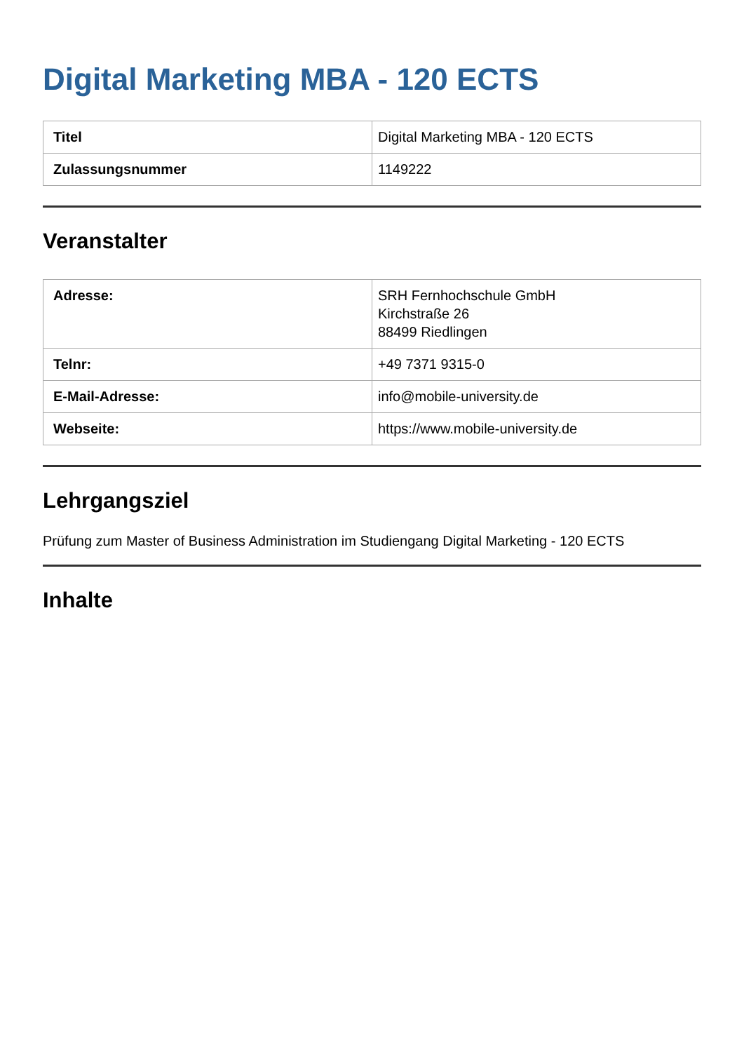Digital Marketing MBA - 120 ECTS
| Titel | Digital Marketing MBA - 120 ECTS |
| Zulassungsnummer | 1149222 |
Veranstalter
| Adresse: | SRH Fernhochschule GmbH Kirchstraße 26 88499 Riedlingen |
| Telnr: | +49 7371 9315-0 |
| E-Mail-Adresse: | info@mobile-university.de |
| Webseite: | https://www.mobile-university.de |
Lehrgangsziel
Prüfung zum Master of Business Administration im Studiengang Digital Marketing - 120 ECTS
Inhalte